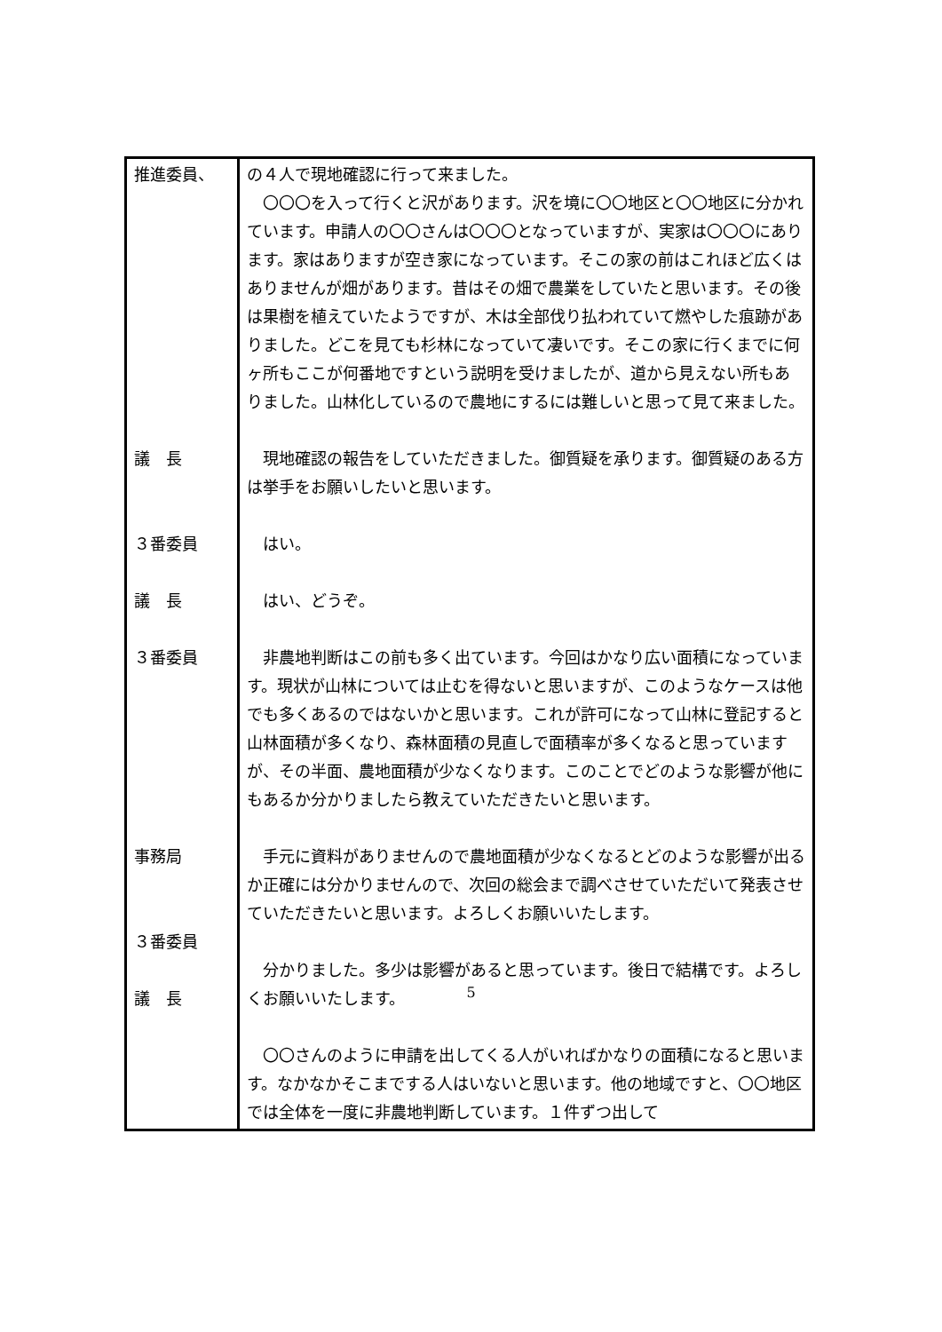| 推進委員、 議 長 ３番委員 議 長 ３番委員 事務局 ３番委員 議 長 | の４人で現地確認に行って来ました。 〇〇〇を入って行くと沢があります。沢を境に〇〇地区と〇〇地区に分かれています。申請人の〇〇さんは〇〇〇となっていますが、実家は〇〇〇にあります。家はありますが空き家になっています。そこの家の前はこれほど広くはありませんが畑があります。昔はその畑で農業をしていたと思います。その後は果樹を植えていたようですが、木は全部伐り払われていて燃やした痕跡がありました。どこを見ても杉林になっていて凄いです。そこの家に行くまでに何ヶ所もここが何番地ですという説明を受けましたが、道から見えない所もありました。山林化しているので農地にするには難しいと思って見て来ました。 現地確認の報告をしていただきました。御質疑を承ります。御質疑のある方は挙手をお願いしたいと思います。 はい。 はい、どうぞ。 非農地判断はこの前も多く出ています。今回はかなり広い面積になっています。現状が山林については止むを得ないと思いますが、このようなケースは他でも多くあるのではないかと思います。これが許可になって山林に登記すると山林面積が多くなり、森林面積の見直しで面積率が多くなると思っていますが、その半面、農地面積が少なくなります。このことでどのような影響が他にもあるか分かりましたら教えていただきたいと思います。 手元に資料がありませんので農地面積が少なくなるとどのような影響が出るか正確には分かりませんので、次回の総会まで調べさせていただいて発表させていただきたいと思います。よろしくお願いいたします。 分かりました。多少は影響があると思っています。後日で結構です。よろしくお願いいたします。 〇〇さんのように申請を出してくる人がいればかなりの面積になると思います。なかなかそこまでする人はいないと思います。他の地域ですと、〇〇地区では全体を一度に非農地判断しています。１件ずつ出して |
5